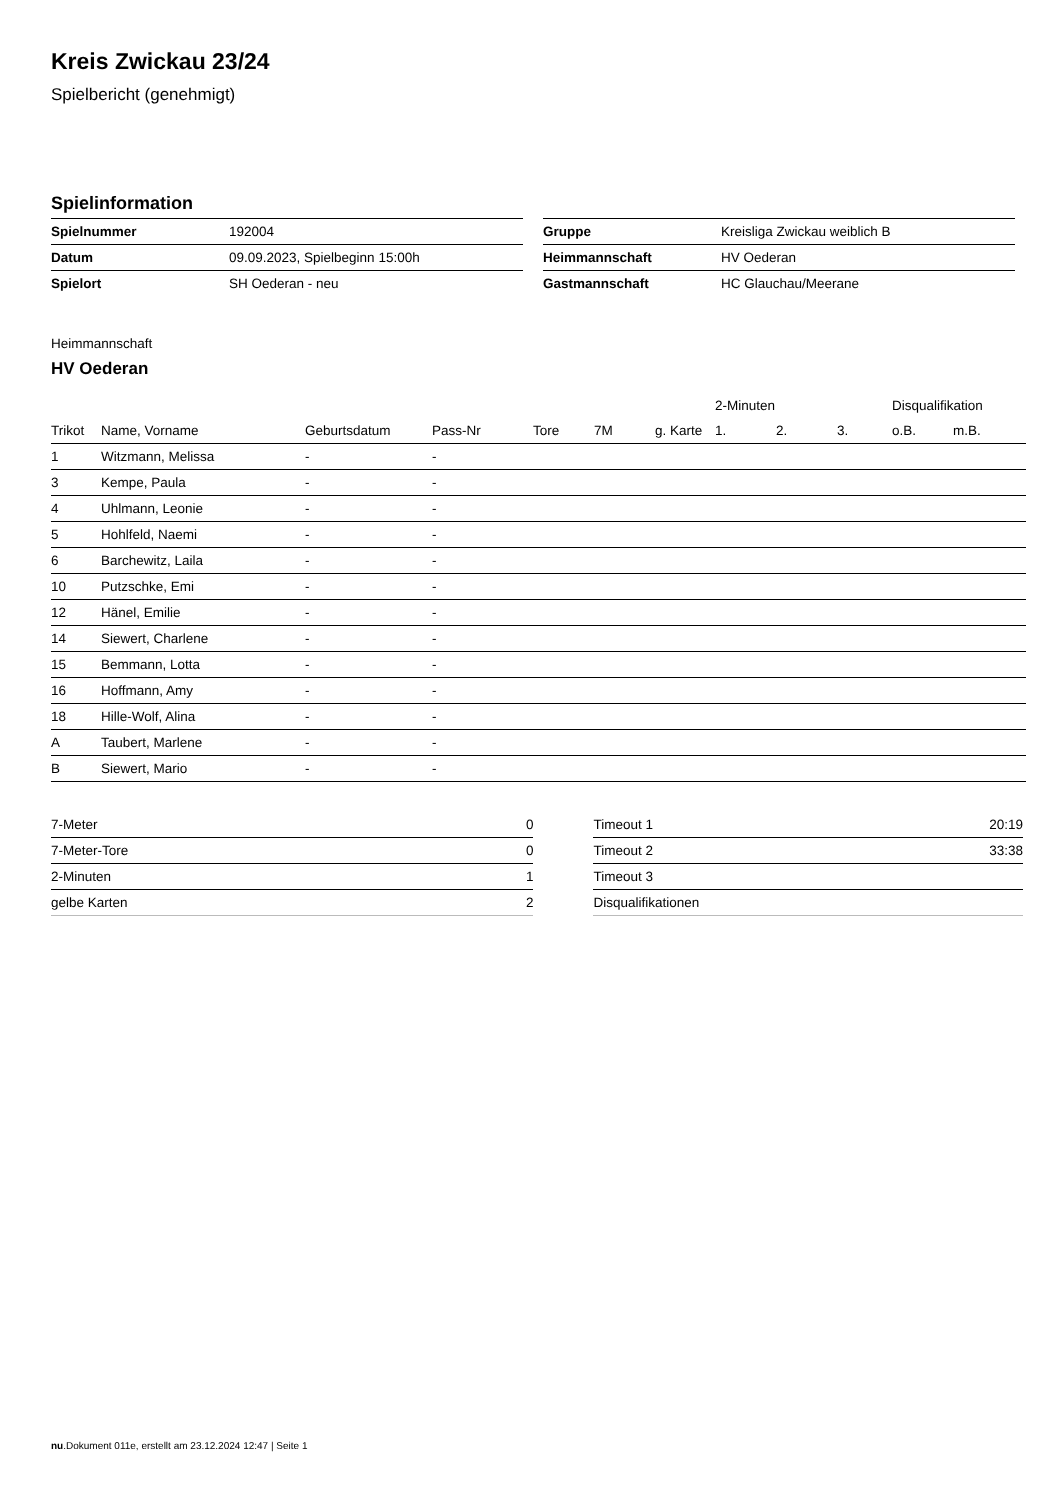Kreis Zwickau 23/24
Spielbericht (genehmigt)
Spielinformation
| Spielnummer | 192004 |
| Datum | 09.09.2023, Spielbeginn 15:00h |
| Spielort | SH Oederan - neu |
| Gruppe | Kreisliga Zwickau weiblich B |
| Heimmannschaft | HV Oederan |
| Gastmannschaft | HC Glauchau/Meerane |
Heimmannschaft
HV Oederan
| | | | | | | | 2-Minuten | | | Disqualifikation | |
| --- | --- | --- | --- | --- | --- | --- | --- | --- | --- | --- | --- |
| Trikot | Name, Vorname | Geburtsdatum | Pass-Nr | Tore | 7M | g. Karte | 1. | 2. | 3. | o.B. | m.B. |
| 1 | Witzmann, Melissa | - | - | | | | | | | | |
| 3 | Kempe, Paula | - | - | | | | | | | | |
| 4 | Uhlmann, Leonie | - | - | | | | | | | | |
| 5 | Hohlfeld, Naemi | - | - | | | | | | | | |
| 6 | Barchewitz, Laila | - | - | | | | | | | | |
| 10 | Putzschke, Emi | - | - | | | | | | | | |
| 12 | Hänel, Emilie | - | - | | | | | | | | |
| 14 | Siewert, Charlene | - | - | | | | | | | | |
| 15 | Bemmann, Lotta | - | - | | | | | | | | |
| 16 | Hoffmann, Amy | - | - | | | | | | | | |
| 18 | Hille-Wolf, Alina | - | - | | | | | | | | |
| A | Taubert, Marlene | - | - | | | | | | | | |
| B | Siewert, Mario | - | - | | | | | | | | |
| 7-Meter | 0 |
| 7-Meter-Tore | 0 |
| 2-Minuten | 1 |
| gelbe Karten | 2 |
| Timeout 1 | 20:19 |
| Timeout 2 | 33:38 |
| Timeout 3 | |
| Disqualifikationen | |
nu.Dokument 011e, erstellt am 23.12.2024 12:47 | Seite 1